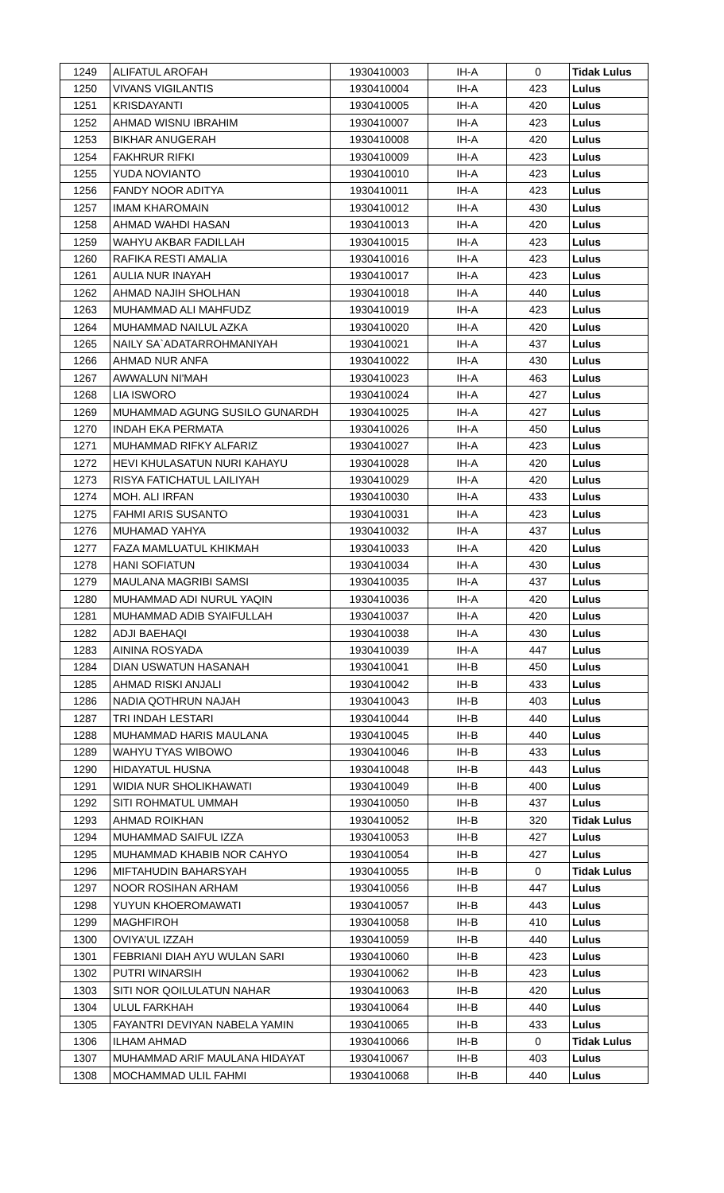| 1249 | ALIFATUL AROFAH | 1930410003 | IH-A | 0 | Tidak Lulus |
| 1250 | VIVANS VIGILANTIS | 1930410004 | IH-A | 423 | Lulus |
| 1251 | KRISDAYANTI | 1930410005 | IH-A | 420 | Lulus |
| 1252 | AHMAD WISNU IBRAHIM | 1930410007 | IH-A | 423 | Lulus |
| 1253 | BIKHAR ANUGERAH | 1930410008 | IH-A | 420 | Lulus |
| 1254 | FAKHRUR RIFKI | 1930410009 | IH-A | 423 | Lulus |
| 1255 | YUDA NOVIANTO | 1930410010 | IH-A | 423 | Lulus |
| 1256 | FANDY NOOR ADITYA | 1930410011 | IH-A | 423 | Lulus |
| 1257 | IMAM KHAROMAIN | 1930410012 | IH-A | 430 | Lulus |
| 1258 | AHMAD WAHDI HASAN | 1930410013 | IH-A | 420 | Lulus |
| 1259 | WAHYU AKBAR FADILLAH | 1930410015 | IH-A | 423 | Lulus |
| 1260 | RAFIKA RESTI AMALIA | 1930410016 | IH-A | 423 | Lulus |
| 1261 | AULIA NUR INAYAH | 1930410017 | IH-A | 423 | Lulus |
| 1262 | AHMAD NAJIH SHOLHAN | 1930410018 | IH-A | 440 | Lulus |
| 1263 | MUHAMMAD ALI MAHFUDZ | 1930410019 | IH-A | 423 | Lulus |
| 1264 | MUHAMMAD NAILUL AZKA | 1930410020 | IH-A | 420 | Lulus |
| 1265 | NAILY SA`ADATARROHMANIYAH | 1930410021 | IH-A | 437 | Lulus |
| 1266 | AHMAD NUR ANFA | 1930410022 | IH-A | 430 | Lulus |
| 1267 | AWWALUN NI'MAH | 1930410023 | IH-A | 463 | Lulus |
| 1268 | LIA ISWORO | 1930410024 | IH-A | 427 | Lulus |
| 1269 | MUHAMMAD AGUNG SUSILO GUNARDH | 1930410025 | IH-A | 427 | Lulus |
| 1270 | INDAH EKA PERMATA | 1930410026 | IH-A | 450 | Lulus |
| 1271 | MUHAMMAD RIFKY ALFARIZ | 1930410027 | IH-A | 423 | Lulus |
| 1272 | HEVI KHULASATUN NURI KAHAYU | 1930410028 | IH-A | 420 | Lulus |
| 1273 | RISYA FATICHATUL LAILIYAH | 1930410029 | IH-A | 420 | Lulus |
| 1274 | MOH. ALI IRFAN | 1930410030 | IH-A | 433 | Lulus |
| 1275 | FAHMI ARIS SUSANTO | 1930410031 | IH-A | 423 | Lulus |
| 1276 | MUHAMAD YAHYA | 1930410032 | IH-A | 437 | Lulus |
| 1277 | FAZA MAMLUATUL KHIKMAH | 1930410033 | IH-A | 420 | Lulus |
| 1278 | HANI SOFIATUN | 1930410034 | IH-A | 430 | Lulus |
| 1279 | MAULANA MAGRIBI SAMSI | 1930410035 | IH-A | 437 | Lulus |
| 1280 | MUHAMMAD ADI NURUL YAQIN | 1930410036 | IH-A | 420 | Lulus |
| 1281 | MUHAMMAD ADIB SYAIFULLAH | 1930410037 | IH-A | 420 | Lulus |
| 1282 | ADJI BAEHAQI | 1930410038 | IH-A | 430 | Lulus |
| 1283 | AININA ROSYADA | 1930410039 | IH-A | 447 | Lulus |
| 1284 | DIAN USWATUN HASANAH | 1930410041 | IH-B | 450 | Lulus |
| 1285 | AHMAD RISKI ANJALI | 1930410042 | IH-B | 433 | Lulus |
| 1286 | NADIA QOTHRUN NAJAH | 1930410043 | IH-B | 403 | Lulus |
| 1287 | TRI INDAH LESTARI | 1930410044 | IH-B | 440 | Lulus |
| 1288 | MUHAMMAD HARIS MAULANA | 1930410045 | IH-B | 440 | Lulus |
| 1289 | WAHYU TYAS WIBOWO | 1930410046 | IH-B | 433 | Lulus |
| 1290 | HIDAYATUL HUSNA | 1930410048 | IH-B | 443 | Lulus |
| 1291 | WIDIA NUR SHOLIKHAWATI | 1930410049 | IH-B | 400 | Lulus |
| 1292 | SITI ROHMATUL UMMAH | 1930410050 | IH-B | 437 | Lulus |
| 1293 | AHMAD ROIKHAN | 1930410052 | IH-B | 320 | Tidak Lulus |
| 1294 | MUHAMMAD SAIFUL IZZA | 1930410053 | IH-B | 427 | Lulus |
| 1295 | MUHAMMAD KHABIB NOR CAHYO | 1930410054 | IH-B | 427 | Lulus |
| 1296 | MIFTAHUDIN BAHARSYAH | 1930410055 | IH-B | 0 | Tidak Lulus |
| 1297 | NOOR ROSIHAN ARHAM | 1930410056 | IH-B | 447 | Lulus |
| 1298 | YUYUN KHOEROMAWATI | 1930410057 | IH-B | 443 | Lulus |
| 1299 | MAGHFIROH | 1930410058 | IH-B | 410 | Lulus |
| 1300 | OVIYA’UL IZZAH | 1930410059 | IH-B | 440 | Lulus |
| 1301 | FEBRIANI DIAH AYU WULAN SARI | 1930410060 | IH-B | 423 | Lulus |
| 1302 | PUTRI WINARSIH | 1930410062 | IH-B | 423 | Lulus |
| 1303 | SITI NOR QOILULATUN NAHAR | 1930410063 | IH-B | 420 | Lulus |
| 1304 | ULUL FARKHAH | 1930410064 | IH-B | 440 | Lulus |
| 1305 | FAYANTRI DEVIYAN NABELA YAMIN | 1930410065 | IH-B | 433 | Lulus |
| 1306 | ILHAM AHMAD | 1930410066 | IH-B | 0 | Tidak Lulus |
| 1307 | MUHAMMAD ARIF MAULANA HIDAYAT | 1930410067 | IH-B | 403 | Lulus |
| 1308 | MOCHAMMAD ULIL FAHMI | 1930410068 | IH-B | 440 | Lulus |